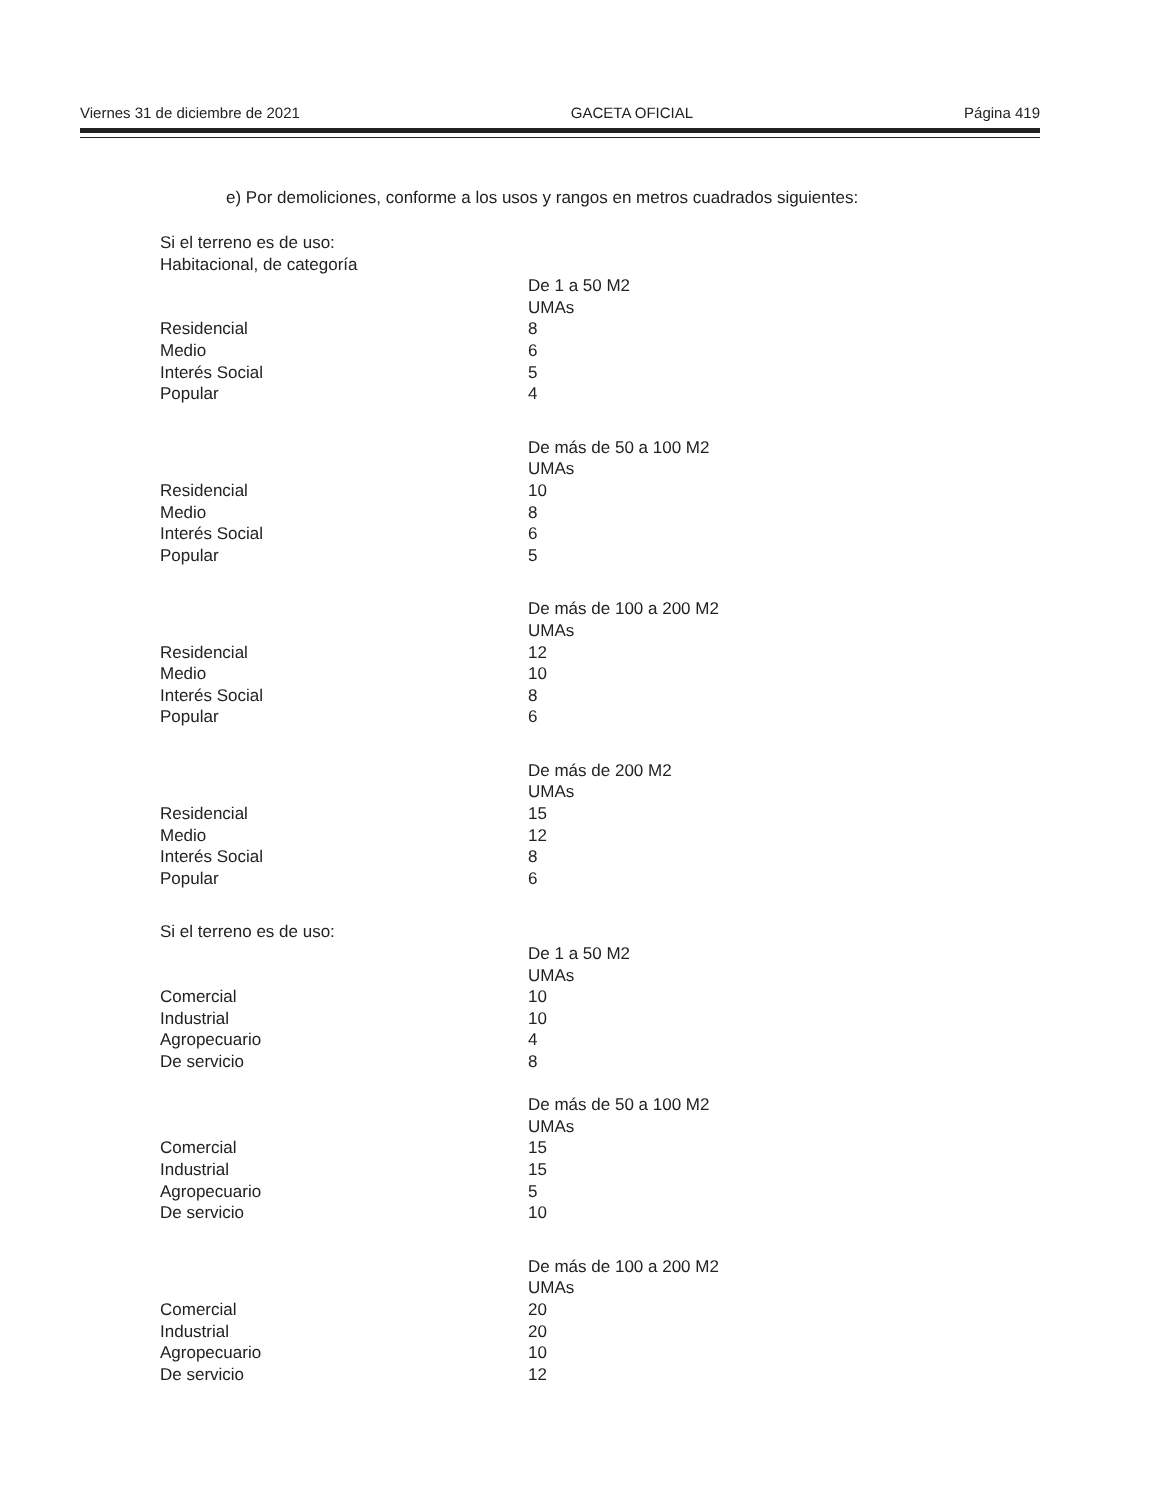Viernes 31 de diciembre de 2021 GACETA OFICIAL Página 419
e) Por demoliciones, conforme a los usos y rangos en metros cuadrados siguientes:
| Si el terreno es de uso: | |
| Habitacional, de categoría | |
| | De 1 a 50 M2 |
| | UMAs |
| Residencial | 8 |
| Medio | 6 |
| Interés Social | 5 |
| Popular | 4 |
| | De más de 50 a 100 M2 |
| | UMAs |
| Residencial | 10 |
| Medio | 8 |
| Interés Social | 6 |
| Popular | 5 |
| | De más de 100 a 200 M2 |
| | UMAs |
| Residencial | 12 |
| Medio | 10 |
| Interés Social | 8 |
| Popular | 6 |
| | De más de 200 M2 |
| | UMAs |
| Residencial | 15 |
| Medio | 12 |
| Interés Social | 8 |
| Popular | 6 |
| Si el terreno es de uso: | |
| | De 1 a 50 M2 |
| | UMAs |
| Comercial | 10 |
| Industrial | 10 |
| Agropecuario | 4 |
| De servicio | 8 |
| | De más de 50 a 100 M2 |
| | UMAs |
| Comercial | 15 |
| Industrial | 15 |
| Agropecuario | 5 |
| De servicio | 10 |
| | De más de 100 a 200 M2 |
| | UMAs |
| Comercial | 20 |
| Industrial | 20 |
| Agropecuario | 10 |
| De servicio | 12 |